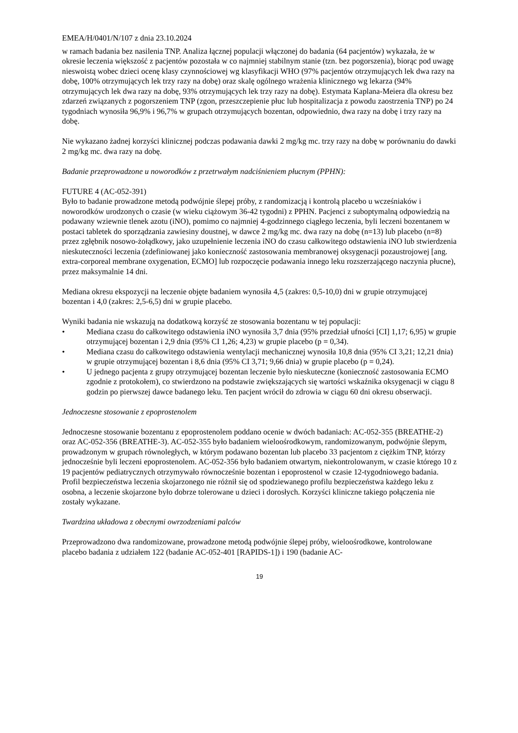EMEA/H/0401/N/107 z dnia 23.10.2024
w ramach badania bez nasilenia TNP. Analiza łącznej populacji włączonej do badania (64 pacjentów) wykazała, że w okresie leczenia większość z pacjentów pozostała w co najmniej stabilnym stanie (tzn. bez pogorszenia), biorąc pod uwagę nieswoistą wobec dzieci ocenę klasy czynnościowej wg klasyfikacji WHO (97% pacjentów otrzymujących lek dwa razy na dobę, 100% otrzymujących lek trzy razy na dobę) oraz skalę ogólnego wrażenia klinicznego wg lekarza (94% otrzymujących lek dwa razy na dobę, 93% otrzymujących lek trzy razy na dobę). Estymata Kaplana-Meiera dla okresu bez zdarzeń związanych z pogorszeniem TNP (zgon, przeszczepienie płuc lub hospitalizacja z powodu zaostrzenia TNP) po 24 tygodniach wynosiła 96,9% i 96,7% w grupach otrzymujących bozentan, odpowiednio, dwa razy na dobę i trzy razy na dobę.
Nie wykazano żadnej korzyści klinicznej podczas podawania dawki 2 mg/kg mc. trzy razy na dobę w porównaniu do dawki 2 mg/kg mc. dwa razy na dobę.
Badanie przeprowadzone u noworodków z przetrwałym nadciśnieniem płucnym (PPHN):
FUTURE 4 (AC-052-391)
Było to badanie prowadzone metodą podwójnie ślepej próby, z randomizacją i kontrolą placebo u wcześniaków i noworodków urodzonych o czasie (w wieku ciążowym 36-42 tygodni) z PPHN. Pacjenci z suboptymalną odpowiedzią na podawany wziewnie tlenek azotu (iNO), pomimo co najmniej 4-godzinnego ciągłego leczenia, byli leczeni bozentanem w postaci tabletek do sporządzania zawiesiny doustnej, w dawce 2 mg/kg mc. dwa razy na dobę (n=13) lub placebo (n=8) przez zgłębnik nosowo-żołądkowy, jako uzupełnienie leczenia iNO do czasu całkowitego odstawienia iNO lub stwierdzenia nieskuteczności leczenia (zdefiniowanej jako konieczność zastosowania membranowej oksygenacji pozaustrojowej [ang. extra-corporeal membrane oxygenation, ECMO] lub rozpoczęcie podawania innego leku rozszerzającego naczynia płucne), przez maksymalnie 14 dni.
Mediana okresu ekspozycji na leczenie objęte badaniem wynosiła 4,5 (zakres: 0,5-10,0) dni w grupie otrzymującej bozentan i 4,0 (zakres: 2,5-6,5) dni w grupie placebo.
Wyniki badania nie wskazują na dodatkową korzyść ze stosowania bozentanu w tej populacji:
• Mediana czasu do całkowitego odstawienia iNO wynosiła 3,7 dnia (95% przedział ufności [CI] 1,17; 6,95) w grupie otrzymującej bozentan i 2,9 dnia (95% CI 1,26; 4,23) w grupie placebo (p = 0,34).
• Mediana czasu do całkowitego odstawienia wentylacji mechanicznej wynosiła 10,8 dnia (95% CI 3,21; 12,21 dnia) w grupie otrzymującej bozentan i 8,6 dnia (95% CI 3,71; 9,66 dnia) w grupie placebo (p = 0,24).
• U jednego pacjenta z grupy otrzymującej bozentan leczenie było nieskuteczne (konieczność zastosowania ECMO zgodnie z protokołem), co stwierdzono na podstawie zwiększających się wartości wskaźnika oksygenacji w ciągu 8 godzin po pierwszej dawce badanego leku. Ten pacjent wrócił do zdrowia w ciągu 60 dni okresu obserwacji.
Jednoczesne stosowanie z epoprostenolem
Jednoczesne stosowanie bozentanu z epoprostenolem poddano ocenie w dwóch badaniach: AC-052-355 (BREATHE-2) oraz AC-052-356 (BREATHE-3). AC-052-355 było badaniem wieloośrodkowym, randomizowanym, podwójnie ślepym, prowadzonym w grupach równoległych, w którym podawano bozentan lub placebo 33 pacjentom z ciężkim TNP, którzy jednocześnie byli leczeni epoprostenolem. AC-052-356 było badaniem otwartym, niekontrolowanym, w czasie którego 10 z 19 pacjentów pediatrycznych otrzymywało równocześnie bozentan i epoprostenol w czasie 12-tygodniowego badania. Profil bezpieczeństwa leczenia skojarzonego nie różnił się od spodziewanego profilu bezpieczeństwa każdego leku z osobna, a leczenie skojarzone było dobrze tolerowane u dzieci i dorosłych. Korzyści kliniczne takiego połączenia nie zostały wykazane.
Twardzina układowa z obecnymi owrzodzeniami palców
Przeprowadzono dwa randomizowane, prowadzone metodą podwójnie ślepej próby, wieloośrodkowe, kontrolowane placebo badania z udziałem 122 (badanie AC-052-401 [RAPIDS-1]) i 190 (badanie AC-
19